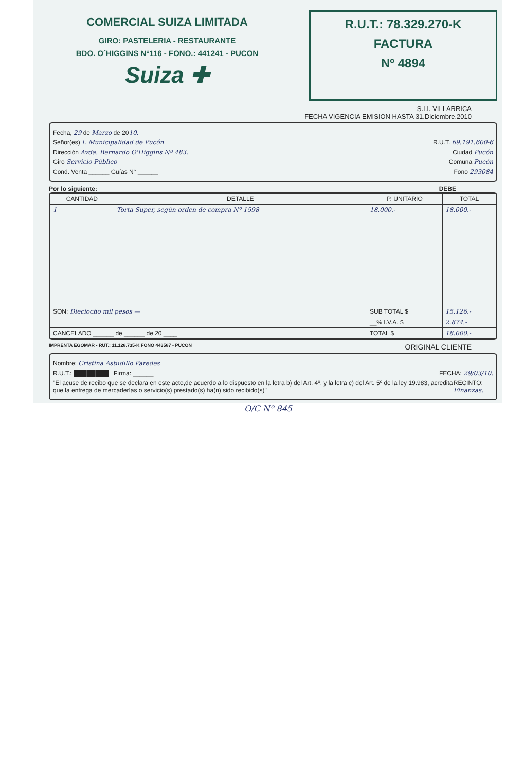COMERCIAL SUIZA LIMITADA
GIRO: PASTELERIA - RESTAURANTE
BDO. O´HIGGINS N°116 - FONO.: 441241 - PUCON
Suiza ✚
R.U.T.: 78.329.270-K
FACTURA
Nº 4894
S.I.I. VILLARRICA
FECHA VIGENCIA EMISION HASTA 31.Diciembre.2010
Fecha, 29 de Marzo de 2010.
Señor(es) I. Municipalidad de Pucón R.U.T. 69.191.600-6
Dirección Avda. Bernardo O'Higgins Nº 483. Ciudad Pucón
Giro Servicio Público Comuna Pucón
Cond. Venta ______ Guías N° ______ Fono 293084
Por lo siguiente: DEBE
| CANTIDAD | DETALLE | P. UNITARIO | TOTAL |
| --- | --- | --- | --- |
| 1 | Torta Super, según orden de compra Nº 1598 | 18.000.- | 18.000.- |
| SON: Dieciocho mil pesos — | | SUB TOTAL $ | 15.126.- |
| | | __% I.V.A. $ | 2.874.- |
| CANCELADO ______ de ______ de 20 ____ | | TOTAL $ | 18.000.- |
IMPRENTA EGOMAR - RUT.: 11.128.735-K FONO 443587 - PUCON ORIGINAL CLIENTE
Nombre: Cristina Astudillo Paredes
R.U.T.: ████████ Firma: ______ FECHA: 29/03/10.
"El acuse de recibo que se declara en este acto,de acuerdo a lo dispuesto en la letra b) del Art. 4º, y la letra c) del Art. 5º de la ley 19.983, acredita que la entrega de mercaderías o servicio(s) prestado(s) ha(n) sido recibido(s)" RECINTO: Finanzas.
O/C Nº 845